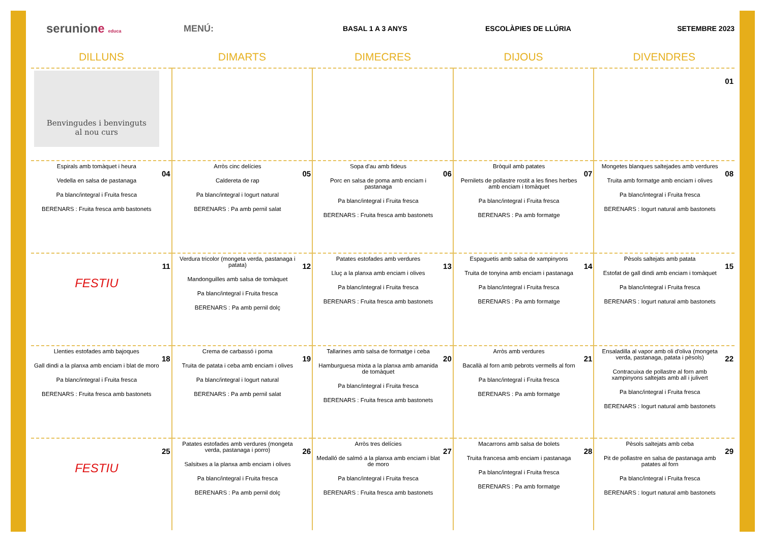serunione educa
MENÚ:
BASAL 1 A 3 ANYS ESCOLÀPIES DE LLÚRIA SETEMBRE 2023
| DILLUNS | DIMARTS | DIMECRES | DIJOUS | DIVENDRES |
| --- | --- | --- | --- | --- |
| Benvingudes i benvinguts al nou curs | | | | 01 |
| 04 Espirals amb tomàquet i heura Vedella en salsa de pastanaga Pa blanc/integral i Fruita fresca BERENARS : Fruita fresca amb bastonets | 05 Arròs cinc delícies Caldereta de rap Pa blanc/integral i Iogurt natural BERENARS : Pa amb pernil salat | 06 Sopa d'au amb fideus Porc en salsa de poma amb enciam i pastanaga Pa blanc/integral i Fruita fresca BERENARS : Fruita fresca amb bastonets | 07 Bròquil amb patates Pernilets de pollastre rostit a les fines herbes amb enciam i tomàquet Pa blanc/integral i Fruita fresca BERENARS : Pa amb formatge | 08 Mongetes blanques saltejades amb verdures Truita amb formatge amb enciam i olives Pa blanc/integral i Fruita fresca BERENARS : Iogurt natural amb bastonets |
| 11 FESTIU | 12 Verdura tricolor (mongeta verda, pastanaga i patata) Mandonguilles amb salsa de tomàquet Pa blanc/integral i Fruita fresca BERENARS : Pa amb pernil dolç | 13 Patates estofades amb verdures Lluç a la planxa amb enciam i olives Pa blanc/integral i Fruita fresca BERENARS : Fruita fresca amb bastonets | 14 Espaguetis amb salsa de xampinyons Truita de tonyina amb enciam i pastanaga Pa blanc/integral i Fruita fresca BERENARS : Pa amb formatge | 15 Pèsols saltejats amb patata Estofat de gall dindi amb enciam i tomàquet Pa blanc/integral i Fruita fresca BERENARS : Iogurt natural amb bastonets |
| 18 Llenties estofades amb bajoques Gall dindi a la planxa amb enciam i blat de moro Pa blanc/integral i Fruita fresca BERENARS : Fruita fresca amb bastonets | 19 Crema de carbassó i poma Truita de patata i ceba amb enciam i olives Pa blanc/integral i Iogurt natural BERENARS : Pa amb pernil salat | 20 Tallarines amb salsa de formatge i ceba Hamburguesa mixta a la planxa amb amanida de tomàquet Pa blanc/integral i Fruita fresca BERENARS : Fruita fresca amb bastonets | 21 Arròs amb verdures Bacallà al forn amb pebrots vermells al forn Pa blanc/integral i Fruita fresca BERENARS : Pa amb formatge | 22 Ensaladilla al vapor amb oli d'oliva (mongeta verda, pastanaga, patata i pèsols) Contracuixa de pollastre al forn amb xampinyons saltejats amb all i julivert Pa blanc/integral i Fruita fresca BERENARS : Iogurt natural amb bastonets |
| 25 FESTIU | 26 Patates estofades amb verdures (mongeta verda, pastanaga i porro) Salsitxes a la planxa amb enciam i olives Pa blanc/integral i Fruita fresca BERENARS : Pa amb pernil dolç | 27 Arròs tres delícies Medalló de salmó a la planxa amb enciam i blat de moro Pa blanc/integral i Fruita fresca BERENARS : Fruita fresca amb bastonets | 28 Macarrons amb salsa de bolets Truita francesa amb enciam i pastanaga Pa blanc/integral i Fruita fresca BERENARS : Pa amb formatge | 29 Pèsols saltejats amb ceba Pit de pollastre en salsa de pastanaga amb patates al forn Pa blanc/integral i Fruita fresca BERENARS : Iogurt natural amb bastonets |